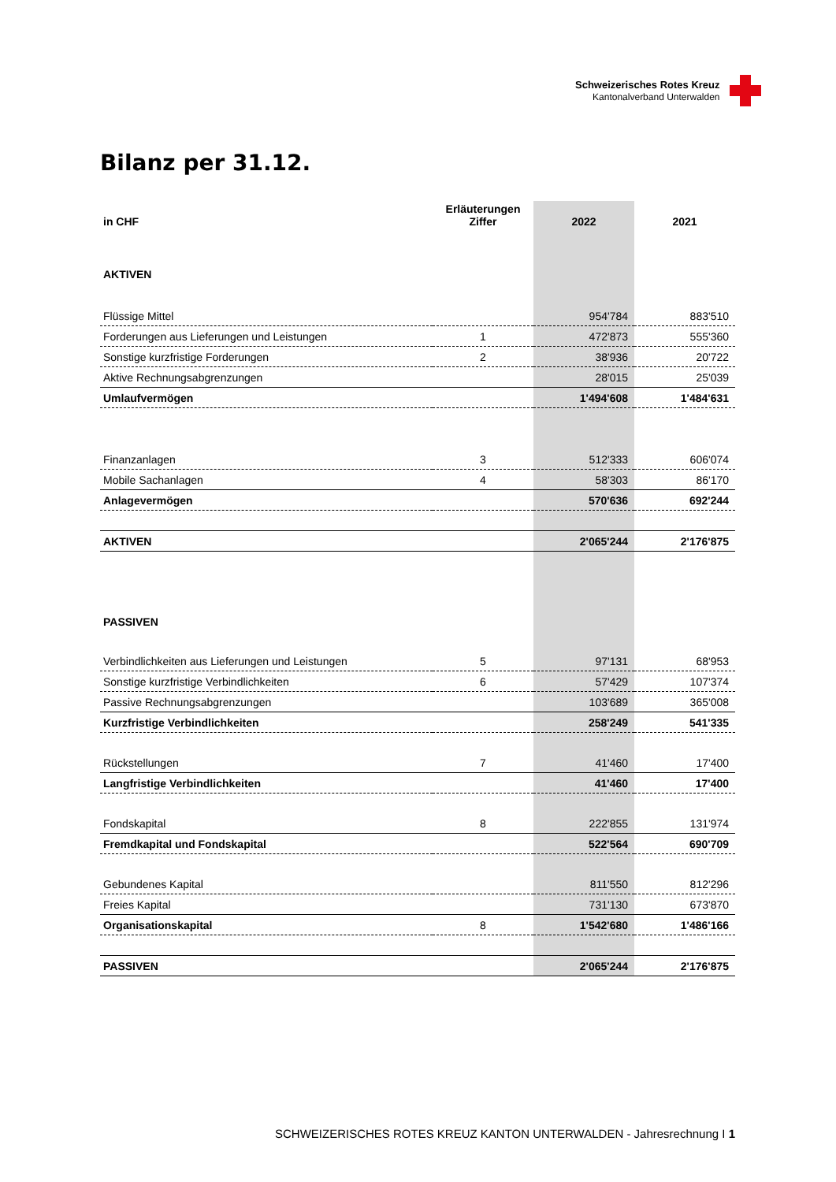Schweizerisches Rotes Kreuz
Kantonalverband Unterwalden
Bilanz per 31.12.
| in CHF | Erläuterungen Ziffer | 2022 | 2021 |
| --- | --- | --- | --- |
| AKTIVEN | | | |
| Flüssige Mittel | | 954'784 | 883'510 |
| Forderungen aus Lieferungen und Leistungen | 1 | 472'873 | 555'360 |
| Sonstige kurzfristige Forderungen | 2 | 38'936 | 20'722 |
| Aktive Rechnungsabgrenzungen | | 28'015 | 25'039 |
| Umlaufvermögen | | 1'494'608 | 1'484'631 |
| Finanzanlagen | 3 | 512'333 | 606'074 |
| Mobile Sachanlagen | 4 | 58'303 | 86'170 |
| Anlagevermögen | | 570'636 | 692'244 |
| AKTIVEN | | 2'065'244 | 2'176'875 |
| PASSIVEN | | | |
| Verbindlichkeiten aus Lieferungen und Leistungen | 5 | 97'131 | 68'953 |
| Sonstige kurzfristige Verbindlichkeiten | 6 | 57'429 | 107'374 |
| Passive Rechnungsabgrenzungen | | 103'689 | 365'008 |
| Kurzfristige Verbindlichkeiten | | 258'249 | 541'335 |
| Rückstellungen | 7 | 41'460 | 17'400 |
| Langfristige Verbindlichkeiten | | 41'460 | 17'400 |
| Fondskapital | 8 | 222'855 | 131'974 |
| Fremdkapital und Fondskapital | | 522'564 | 690'709 |
| Gebundenes Kapital | | 811'550 | 812'296 |
| Freies Kapital | | 731'130 | 673'870 |
| Organisationskapital | 8 | 1'542'680 | 1'486'166 |
| PASSIVEN | | 2'065'244 | 2'176'875 |
SCHWEIZERISCHES ROTES KREUZ KANTON UNTERWALDEN - Jahresrechnung I 1